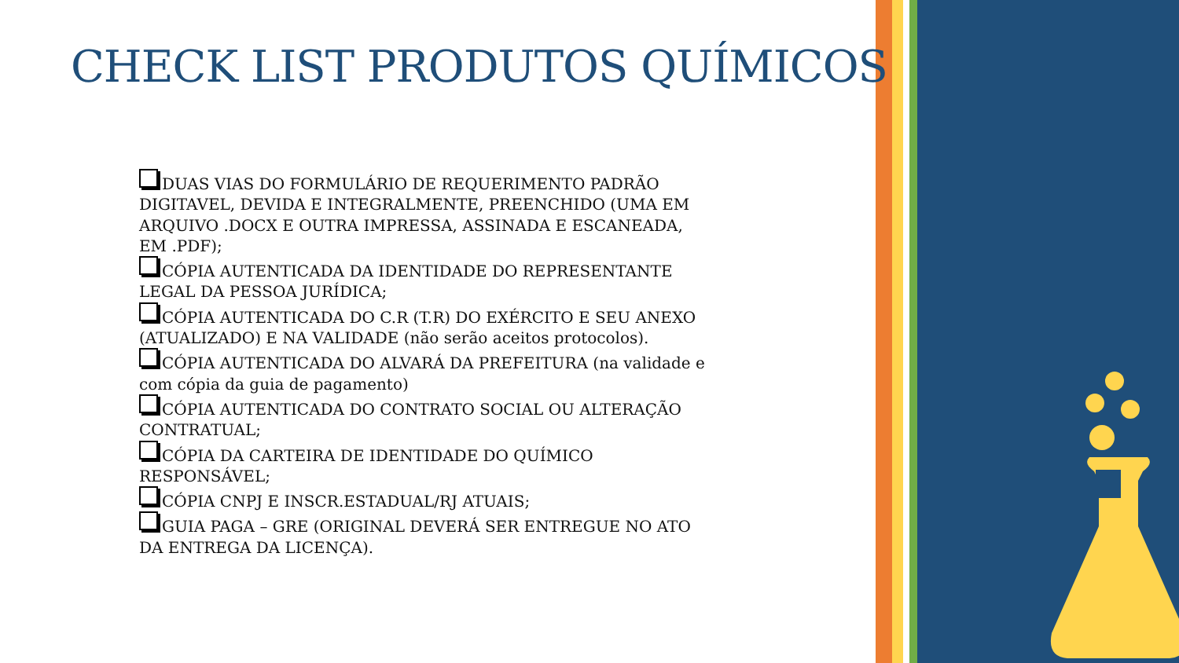CHECK LIST PRODUTOS QUÍMICOS
DUAS VIAS DO FORMULÁRIO DE REQUERIMENTO PADRÃO DIGITAVEL, DEVIDA E INTEGRALMENTE, PREENCHIDO (UMA EM ARQUIVO .DOCX E OUTRA IMPRESSA, ASSINADA E ESCANEADA, EM .PDF);
CÓPIA AUTENTICADA DA IDENTIDADE DO REPRESENTANTE LEGAL DA PESSOA JURÍDICA;
CÓPIA AUTENTICADA DO C.R (T.R) DO EXÉRCITO E SEU ANEXO (ATUALIZADO) E NA VALIDADE (não serão aceitos protocolos).
CÓPIA AUTENTICADA DO ALVARÁ DA PREFEITURA (na validade e com cópia da guia de pagamento)
CÓPIA AUTENTICADA DO CONTRATO SOCIAL OU ALTERAÇÃO CONTRATUAL;
CÓPIA DA CARTEIRA DE IDENTIDADE DO QUÍMICO RESPONSÁVEL;
CÓPIA CNPJ E INSCR.ESTADUAL/RJ ATUAIS;
GUIA PAGA – GRE (ORIGINAL DEVERÁ SER ENTREGUE NO ATO DA ENTREGA DA LICENÇA).